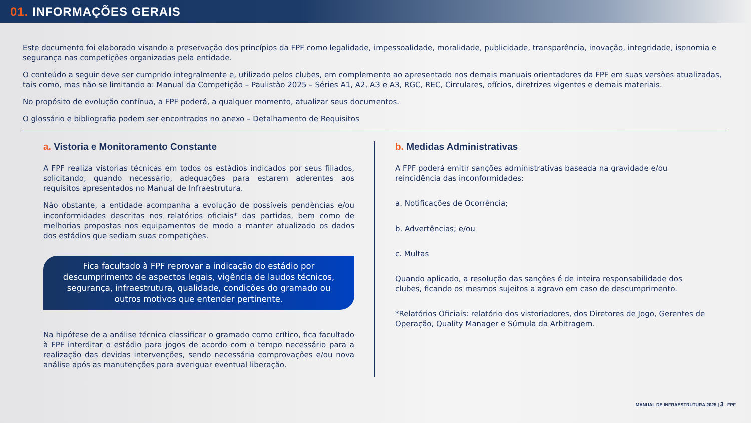01. INFORMAÇÕES GERAIS
Este documento foi elaborado visando a preservação dos princípios da FPF como legalidade, impessoalidade, moralidade, publicidade, transparência, inovação, integridade, isonomia e segurança nas competições organizadas pela entidade.
O conteúdo a seguir deve ser cumprido integralmente e, utilizado pelos clubes, em complemento ao apresentado nos demais manuais orientadores da FPF em suas versões atualizadas, tais como, mas não se limitando a: Manual da Competição – Paulistão 2025 – Séries A1, A2, A3 e A3, RGC, REC, Circulares, ofícios, diretrizes vigentes e demais materiais.
No propósito de evolução contínua, a FPF poderá, a qualquer momento, atualizar seus documentos.
O glossário e bibliografia podem ser encontrados no anexo – Detalhamento de Requisitos
a. Vistoria e Monitoramento Constante
A FPF realiza vistorias técnicas em todos os estádios indicados por seus filiados, solicitando, quando necessário, adequações para estarem aderentes aos requisitos apresentados no Manual de Infraestrutura.
Não obstante, a entidade acompanha a evolução de possíveis pendências e/ou inconformidades descritas nos relatórios oficiais* das partidas, bem como de melhorias propostas nos equipamentos de modo a manter atualizado os dados dos estádios que sediam suas competições.
Fica facultado à FPF reprovar a indicação do estádio por descumprimento de aspectos legais, vigência de laudos técnicos, segurança, infraestrutura, qualidade, condições do gramado ou outros motivos que entender pertinente.
Na hipótese de a análise técnica classificar o gramado como crítico, fica facultado à FPF interditar o estádio para jogos de acordo com o tempo necessário para a realização das devidas intervenções, sendo necessária comprovações e/ou nova análise após as manutenções para averiguar eventual liberação.
b. Medidas Administrativas
A FPF poderá emitir sanções administrativas baseada na gravidade e/ou reincidência das inconformidades:
a. Notificações de Ocorrência;
b. Advertências; e/ou
c. Multas
Quando aplicado, a resolução das sanções é de inteira responsabilidade dos clubes, ficando os mesmos sujeitos a agravo em caso de descumprimento.
*Relatórios Oficiais: relatório dos vistoriadores, dos Diretores de Jogo, Gerentes de Operação, Quality Manager e Súmula da Arbitragem.
MANUAL DE INFRAESTRUTURA 2025 | 3 FPF